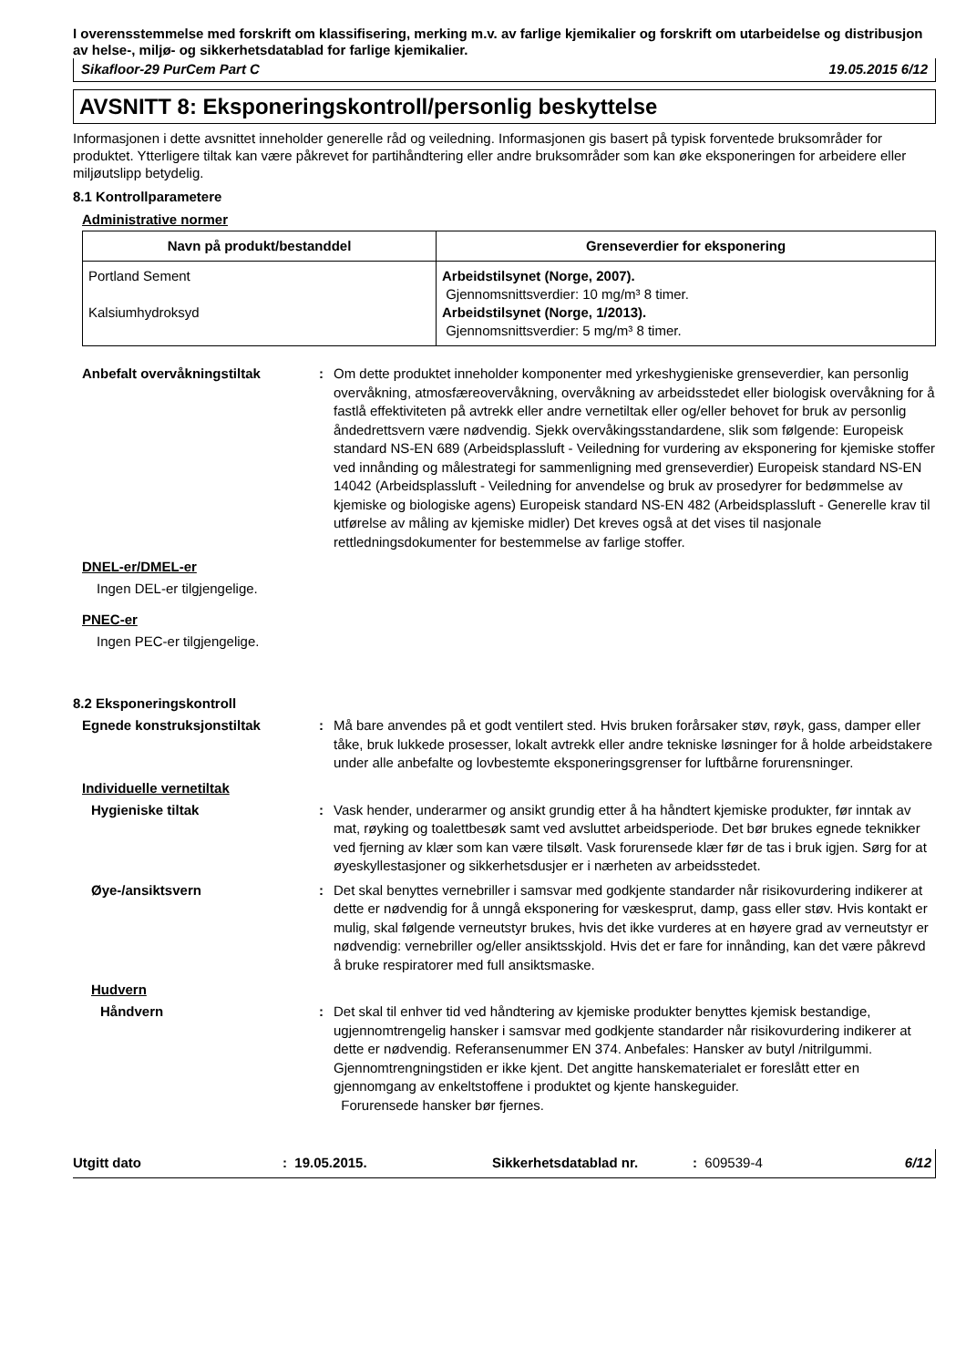I overensstemmelse med forskrift om klassifisering, merking m.v. av farlige kjemikalier og forskrift om utarbeidelse og distribusjon av helse-, miljø- og sikkerhetsdatablad for farlige kjemikalier.
Sikafloor-29 PurCem Part C 19.05.2015 6/12
AVSNITT 8: Eksponeringskontroll/personlig beskyttelse
Informasjonen i dette avsnittet inneholder generelle råd og veiledning. Informasjonen gis basert på typisk forventede bruksområder for produktet. Ytterligere tiltak kan være påkrevet for partihåndtering eller andre bruksområder som kan øke eksponeringen for arbeidere eller miljøutslipp betydelig.
8.1 Kontrollparametere
Administrative normer
| Navn på produkt/bestanddel | Grenseverdier for eksponering |
| --- | --- |
| Portland Sement Kalsiumhydroksyd | Arbeidstilsynet (Norge, 2007). Gjennomsnittsverdier: 10 mg/m³ 8 timer. Arbeidstilsynet (Norge, 1/2013). Gjennomsnittsverdier: 5 mg/m³ 8 timer. |
Anbefalt overvåkningstiltak : Om dette produktet inneholder komponenter med yrkeshygieniske grenseverdier, kan personlig overvåkning, atmosfæreovervåkning, overvåkning av arbeidsstedet eller biologisk overvåkning for å fastlå effektiviteten på avtrekk eller andre vernetiltak eller og/eller behovet for bruk av personlig åndedrettsvern være nødvendig. Sjekk overvåkingsstandardene, slik som følgende: Europeisk standard NS-EN 689 (Arbeidsplassluft - Veiledning for vurdering av eksponering for kjemiske stoffer ved innånding og målestrategi for sammenligning med grenseverdier) Europeisk standard NS-EN 14042 (Arbeidsplassluft - Veiledning for anvendelse og bruk av prosedyrer for bedømmelse av kjemiske og biologiske agens) Europeisk standard NS-EN 482 (Arbeidsplassluft - Generelle krav til utførelse av måling av kjemiske midler) Det kreves også at det vises til nasjonale rettledningsdokumenter for bestemmelse av farlige stoffer.
DNEL-er/DMEL-er
Ingen DEL-er tilgjengelige.
PNEC-er
Ingen PEC-er tilgjengelige.
8.2 Eksponeringskontroll
Egnede konstruksjonstiltak : Må bare anvendes på et godt ventilert sted. Hvis bruken forårsaker støv, røyk, gass, damper eller tåke, bruk lukkede prosesser, lokalt avtrekk eller andre tekniske løsninger for å holde arbeidstakere under alle anbefalte og lovbestemte eksponeringsgrenser for luftbårne forurensninger.
Individuelle vernetiltak
Hygieniske tiltak : Vask hender, underarmer og ansikt grundig etter å ha håndtert kjemiske produkter, før inntak av mat, røyking og toalettbesøk samt ved avsluttet arbeidsperiode. Det bør brukes egnede teknikker ved fjerning av klær som kan være tilsølt. Vask forurensede klær før de tas i bruk igjen. Sørg for at øyeskyllestasjoner og sikkerhetsdusjer er i nærheten av arbeidsstedet.
Øye-/ansiktsvern : Det skal benyttes vernebriller i samsvar med godkjente standarder når risikovurdering indikerer at dette er nødvendig for å unngå eksponering for væskesprut, damp, gass eller støv. Hvis kontakt er mulig, skal følgende verneutstyr brukes, hvis det ikke vurderes at en høyere grad av verneutstyr er nødvendig: vernebriller og/eller ansiktsskjold. Hvis det er fare for innånding, kan det være påkrevd å bruke respiratorer med full ansiktsmaske.
Hudvern
Håndvern : Det skal til enhver tid ved håndtering av kjemiske produkter benyttes kjemisk bestandige, ugjennomtrengelig hansker i samsvar med godkjente standarder når risikovurdering indikerer at dette er nødvendig. Referansenummer EN 374. Anbefales: Hansker av butyl /nitrilgummi. Gjennomtrengningstiden er ikke kjent. Det angitte hanskematerialet er foreslått etter en gjennomgang av enkeltstoffene i produktet og kjente hanskeguider.
Forurensede hansker bør fjernes.
Utgitt dato: 19.05.2015. Sikkerhetsdatablad nr.: 609539-4 6/12